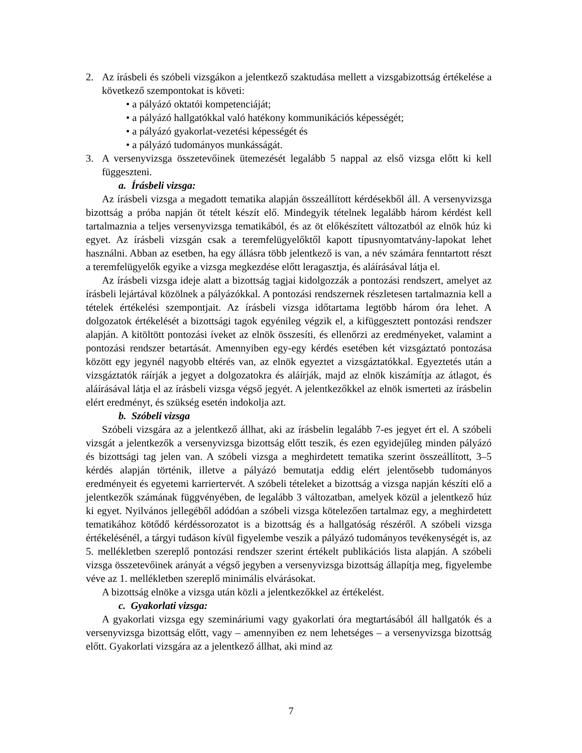2. Az írásbeli és szóbeli vizsgákon a jelentkező szaktudása mellett a vizsgabizottság értékelése a következő szempontokat is követi:
• a pályázó oktatói kompetenciáját;
• a pályázó hallgatókkal való hatékony kommunikációs képességét;
• a pályázó gyakorlat-vezetési képességét és
• a pályázó tudományos munkásságát.
3. A versenyvizsga összetevőinek ütemezését legalább 5 nappal az első vizsga előtt ki kell függeszteni.
a. Írásbeli vizsga:
Az írásbeli vizsga a megadott tematika alapján összeállított kérdésekből áll. A versenyvizsga bizottság a próba napján öt tételt készít elő. Mindegyik tételnek legalább három kérdést kell tartalmaznia a teljes versenyvizsga tematikából, és az öt előkészített változatból az elnök húz ki egyet. Az írásbeli vizsgán csak a teremfelügyelőktől kapott típusnyomtatvány-lapokat lehet használni. Abban az esetben, ha egy állásra több jelentkező is van, a név számára fenntartott részt a teremfelügyelők egyike a vizsga megkezdése előtt leragasztja, és aláírásával látja el.
Az írásbeli vizsga ideje alatt a bizottság tagjai kidolgozzák a pontozási rendszert, amelyet az írásbeli lejártával közölnek a pályázókkal. A pontozási rendszernek részletesen tartalmaznia kell a tételek értékelési szempontjait. Az írásbeli vizsga időtartama legtöbb három óra lehet. A dolgozatok értékelését a bizottsági tagok egyénileg végzik el, a kifüggesztett pontozási rendszer alapján. A kitöltött pontozási íveket az elnök összesíti, és ellenőrzi az eredményeket, valamint a pontozási rendszer betartását. Amennyiben egy-egy kérdés esetében két vizsgáztató pontozása között egy jegynél nagyobb eltérés van, az elnök egyeztet a vizsgáztatókkal. Egyeztetés után a vizsgáztatók ráírják a jegyet a dolgozatokra és aláírják, majd az elnök kiszámítja az átlagot, és aláírásával látja el az írásbeli vizsga végső jegyét. A jelentkezőkkel az elnök ismerteti az írásbelin elért eredményt, és szükség esetén indokolja azt.
b. Szóbeli vizsga
Szóbeli vizsgára az a jelentkező állhat, aki az írásbelin legalább 7-es jegyet ért el. A szóbeli vizsgát a jelentkezők a versenyvizsga bizottság előtt teszik, és ezen egyidejűleg minden pályázó és bizottsági tag jelen van. A szóbeli vizsga a meghirdetett tematika szerint összeállított, 3–5 kérdés alapján történik, illetve a pályázó bemutatja eddig elért jelentősebb tudományos eredményeit és egyetemi karriertervét. A szóbeli tételeket a bizottság a vizsga napján készíti elő a jelentkezők számának függvényében, de legalább 3 változatban, amelyek közül a jelentkező húz ki egyet. Nyilvános jellegéből adódóan a szóbeli vizsga kötelezően tartalmaz egy, a meghirdetett tematikához kötődő kérdéssorozatot is a bizottság és a hallgatóság részéről. A szóbeli vizsga értékelésénél, a tárgyi tudáson kívül figyelembe veszik a pályázó tudományos tevékenységét is, az 5. mellékletben szereplő pontozási rendszer szerint értékelt publikációs lista alapján. A szóbeli vizsga összetevőinek arányát a végső jegyben a versenyvizsga bizottság állapítja meg, figyelembe véve az 1. mellékletben szereplő minimális elvárásokat.
A bizottság elnöke a vizsga után közli a jelentkezőkkel az értékelést.
c. Gyakorlati vizsga:
A gyakorlati vizsga egy szemináriumi vagy gyakorlati óra megtartásából áll hallgatók és a versenyvizsga bizottság előtt, vagy – amennyiben ez nem lehetséges – a versenyvizsga bizottság előtt. Gyakorlati vizsgára az a jelentkező állhat, aki mind az
7